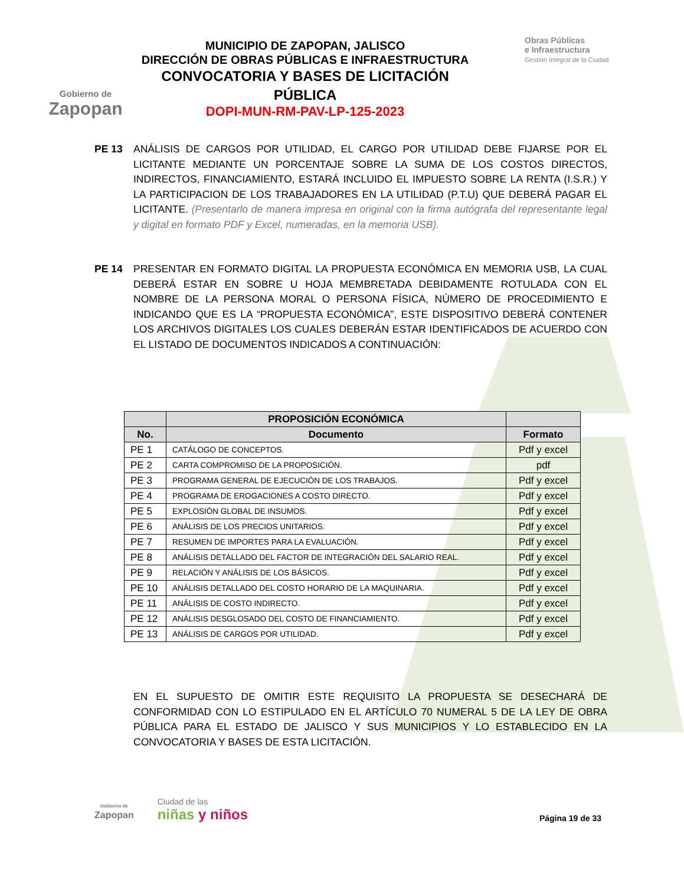Gobierno de
Zapopan
MUNICIPIO DE ZAPOPAN, JALISCO
DIRECCIÓN DE OBRAS PÚBLICAS E INFRAESTRUCTURA
CONVOCATORIA Y BASES DE LICITACIÓN PÚBLICA
DOPI-MUN-RM-PAV-LP-125-2023
Obras Públicas
e Infraestructura
Gestión Integral de la Ciudad
PE 13 ANÁLISIS DE CARGOS POR UTILIDAD, EL CARGO POR UTILIDAD DEBE FIJARSE POR EL LICITANTE MEDIANTE UN PORCENTAJE SOBRE LA SUMA DE LOS COSTOS DIRECTOS, INDIRECTOS, FINANCIAMIENTO, ESTARÁ INCLUIDO EL IMPUESTO SOBRE LA RENTA (I.S.R.) Y LA PARTICIPACION DE LOS TRABAJADORES EN LA UTILIDAD (P.T.U) QUE DEBERÁ PAGAR EL LICITANTE. (Presentarlo de manera impresa en original con la firma autógrafa del representante legal y digital en formato PDF y Excel, numeradas, en la memoria USB).
PE 14 PRESENTAR EN FORMATO DIGITAL LA PROPUESTA ECONÓMICA EN MEMORIA USB, LA CUAL DEBERÁ ESTAR EN SOBRE U HOJA MEMBRETADA DEBIDAMENTE ROTULADA CON EL NOMBRE DE LA PERSONA MORAL O PERSONA FÍSICA, NÚMERO DE PROCEDIMIENTO E INDICANDO QUE ES LA “PROPUESTA ECONÓMICA”, ESTE DISPOSITIVO DEBERÁ CONTENER LOS ARCHIVOS DIGITALES LOS CUALES DEBERÁN ESTAR IDENTIFICADOS DE ACUERDO CON EL LISTADO DE DOCUMENTOS INDICADOS A CONTINUACIÓN:
| | PROPOSICIÓN ECONÓMICA | |
| --- | --- | --- |
| No. | Documento | Formato |
| PE 1 | CATÁLOGO DE CONCEPTOS. | Pdf y excel |
| PE 2 | CARTA COMPROMISO DE LA PROPOSICIÓN. | pdf |
| PE 3 | PROGRAMA GENERAL DE EJECUCIÓN DE LOS TRABAJOS. | Pdf y excel |
| PE 4 | PROGRAMA DE EROGACIONES A COSTO DIRECTO. | Pdf y excel |
| PE 5 | EXPLOSIÓN GLOBAL DE INSUMOS. | Pdf y excel |
| PE 6 | ANÁLISIS DE LOS PRECIOS UNITARIOS. | Pdf y excel |
| PE 7 | RESUMEN DE IMPORTES PARA LA EVALUACIÓN. | Pdf y excel |
| PE 8 | ANÁLISIS DETALLADO DEL FACTOR DE INTEGRACIÓN DEL SALARIO REAL. | Pdf y excel |
| PE 9 | RELACIÓN Y ANÁLISIS DE LOS BÁSICOS. | Pdf y excel |
| PE 10 | ANÁLISIS DETALLADO DEL COSTO HORARIO DE LA MAQUINARIA. | Pdf y excel |
| PE 11 | ANÁLISIS DE COSTO INDIRECTO. | Pdf y excel |
| PE 12 | ANÁLISIS DESGLOSADO DEL COSTO DE FINANCIAMIENTO. | Pdf y excel |
| PE 13 | ANÁLISIS DE CARGOS POR UTILIDAD. | Pdf y excel |
EN EL SUPUESTO DE OMITIR ESTE REQUISITO LA PROPUESTA SE DESECHARÁ DE CONFORMIDAD CON LO ESTIPULADO EN EL ARTÍCULO 70 NUMERAL 5 DE LA LEY DE OBRA PÚBLICA PARA EL ESTADO DE JALISCO Y SUS MUNICIPIOS Y LO ESTABLECIDO EN LA CONVOCATORIA Y BASES DE ESTA LICITACIÓN.
Gobierno de
Zapopan
Ciudad de las
niñas y niños
Página 19 de 33